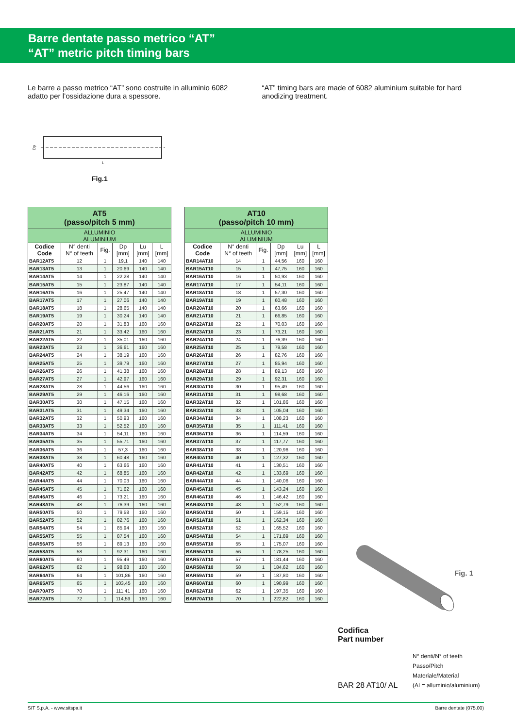Barre dentate passo metrico “AT”
“AT” metric pitch timing bars
Le barre a passo metrico “AT” sono costruite in alluminio 6082 adatto per l’ossidazione dura a spessore.
“AT” timing bars are made of 6082 aluminium suitable for hard anodizing treatment.
Dp
L
Fig.1
| AT5 (passo/pitch 5 mm) | | | | | |
| --- | --- | --- | --- | --- | --- |
| ALLUMINIO ALUMINIUM | | | | | |
| Codice Code | N° denti N° of teeth | Fig. | Dp [mm] | Lu [mm] | L [mm] |
| BAR12AT5 | 12 | 1 | 19,1 | 140 | 140 |
| BAR13AT5 | 13 | 1 | 20,69 | 140 | 140 |
| BAR14AT5 | 14 | 1 | 22,28 | 140 | 140 |
| BAR15AT5 | 15 | 1 | 23,87 | 140 | 140 |
| BAR16AT5 | 16 | 1 | 25,47 | 140 | 140 |
| BAR17AT5 | 17 | 1 | 27,06 | 140 | 140 |
| BAR18AT5 | 18 | 1 | 28,65 | 140 | 140 |
| BAR19AT5 | 19 | 1 | 30,24 | 140 | 140 |
| BAR20AT5 | 20 | 1 | 31,83 | 160 | 160 |
| BAR21AT5 | 21 | 1 | 33,42 | 160 | 160 |
| BAR22AT5 | 22 | 1 | 35,01 | 160 | 160 |
| BAR23AT5 | 23 | 1 | 36,61 | 160 | 160 |
| BAR24AT5 | 24 | 1 | 38,19 | 160 | 160 |
| BAR25AT5 | 25 | 1 | 39,79 | 160 | 160 |
| BAR26AT5 | 26 | 1 | 41,38 | 160 | 160 |
| BAR27AT5 | 27 | 1 | 42,97 | 160 | 160 |
| BAR28AT5 | 28 | 1 | 44,56 | 160 | 160 |
| BAR29AT5 | 29 | 1 | 46,16 | 160 | 160 |
| BAR30AT5 | 30 | 1 | 47,15 | 160 | 160 |
| BAR31AT5 | 31 | 1 | 49,34 | 160 | 160 |
| BAR32AT5 | 32 | 1 | 50,93 | 160 | 160 |
| BAR33AT5 | 33 | 1 | 52,52 | 160 | 160 |
| BAR34AT5 | 34 | 1 | 54,11 | 160 | 160 |
| BAR35AT5 | 35 | 1 | 55,71 | 160 | 160 |
| BAR36AT5 | 36 | 1 | 57,3 | 160 | 160 |
| BAR38AT5 | 38 | 1 | 60,48 | 160 | 160 |
| BAR40AT5 | 40 | 1 | 63,66 | 160 | 160 |
| BAR42AT5 | 42 | 1 | 68,85 | 160 | 160 |
| BAR44AT5 | 44 | 1 | 70,03 | 160 | 160 |
| BAR45AT5 | 45 | 1 | 71,62 | 160 | 160 |
| BAR46AT5 | 46 | 1 | 73,21 | 160 | 160 |
| BAR48AT5 | 48 | 1 | 76,39 | 160 | 160 |
| BAR50AT5 | 50 | 1 | 79,58 | 160 | 160 |
| BAR52AT5 | 52 | 1 | 82,76 | 160 | 160 |
| BAR54AT5 | 54 | 1 | 85,94 | 160 | 160 |
| BAR55AT5 | 55 | 1 | 87,54 | 160 | 160 |
| BAR56AT5 | 56 | 1 | 89,13 | 160 | 160 |
| BAR58AT5 | 58 | 1 | 92,31 | 160 | 160 |
| BAR60AT5 | 60 | 1 | 95,49 | 160 | 160 |
| BAR62AT5 | 62 | 1 | 98,68 | 160 | 160 |
| BAR64AT5 | 64 | 1 | 101,86 | 160 | 160 |
| BAR65AT5 | 65 | 1 | 103,45 | 160 | 160 |
| BAR70AT5 | 70 | 1 | 111,41 | 160 | 160 |
| BAR72AT5 | 72 | 1 | 114,59 | 160 | 160 |
| AT10 (passo/pitch 10 mm) | | | | | |
| --- | --- | --- | --- | --- | --- |
| ALLUMINIO ALUMINIUM | | | | | |
| Codice Code | N° denti N° of teeth | Fig. | Dp [mm] | Lu [mm] | L [mm] |
| BAR14AT10 | 14 | 1 | 44,56 | 160 | 160 |
| BAR15AT10 | 15 | 1 | 47,75 | 160 | 160 |
| BAR16AT10 | 16 | 1 | 50,93 | 160 | 160 |
| BAR17AT10 | 17 | 1 | 54,11 | 160 | 160 |
| BAR18AT10 | 18 | 1 | 57,30 | 160 | 160 |
| BAR19AT10 | 19 | 1 | 60,48 | 160 | 160 |
| BAR20AT10 | 20 | 1 | 63,66 | 160 | 160 |
| BAR21AT10 | 21 | 1 | 66,85 | 160 | 160 |
| BAR22AT10 | 22 | 1 | 70,03 | 160 | 160 |
| BAR23AT10 | 23 | 1 | 73,21 | 160 | 160 |
| BAR24AT10 | 24 | 1 | 76,39 | 160 | 160 |
| BAR25AT10 | 25 | 1 | 79,58 | 160 | 160 |
| BAR26AT10 | 26 | 1 | 82,76 | 160 | 160 |
| BAR27AT10 | 27 | 1 | 85,94 | 160 | 160 |
| BAR28AT10 | 28 | 1 | 89,13 | 160 | 160 |
| BAR29AT10 | 29 | 1 | 92,31 | 160 | 160 |
| BAR30AT10 | 30 | 1 | 95,49 | 160 | 160 |
| BAR31AT10 | 31 | 1 | 98,68 | 160 | 160 |
| BAR32AT10 | 32 | 1 | 101,86 | 160 | 160 |
| BAR33AT10 | 33 | 1 | 105,04 | 160 | 160 |
| BAR34AT10 | 34 | 1 | 108,23 | 160 | 160 |
| BAR35AT10 | 35 | 1 | 111,41 | 160 | 160 |
| BAR36AT10 | 36 | 1 | 114,59 | 160 | 160 |
| BAR37AT10 | 37 | 1 | 117,77 | 160 | 160 |
| BAR38AT10 | 38 | 1 | 120,96 | 160 | 160 |
| BAR40AT10 | 40 | 1 | 127,32 | 160 | 160 |
| BAR41AT10 | 41 | 1 | 130,51 | 160 | 160 |
| BAR42AT10 | 42 | 1 | 133,69 | 160 | 160 |
| BAR44AT10 | 44 | 1 | 140,06 | 160 | 160 |
| BAR45AT10 | 45 | 1 | 143,24 | 160 | 160 |
| BAR46AT10 | 46 | 1 | 146,42 | 160 | 160 |
| BAR48AT10 | 48 | 1 | 152,79 | 160 | 160 |
| BAR50AT10 | 50 | 1 | 159,15 | 160 | 160 |
| BAR51AT10 | 51 | 1 | 162,34 | 160 | 160 |
| BAR52AT10 | 52 | 1 | 165,52 | 160 | 160 |
| BAR54AT10 | 54 | 1 | 171,89 | 160 | 160 |
| BAR55AT10 | 55 | 1 | 175,07 | 160 | 160 |
| BAR56AT10 | 56 | 1 | 178,25 | 160 | 160 |
| BAR57AT10 | 57 | 1 | 181,44 | 160 | 160 |
| BAR58AT10 | 58 | 1 | 184,62 | 160 | 160 |
| BAR59AT10 | 59 | 1 | 187,80 | 160 | 160 |
| BAR60AT10 | 60 | 1 | 190,99 | 160 | 160 |
| BAR62AT10 | 62 | 1 | 197,35 | 160 | 160 |
| BAR70AT10 | 70 | 1 | 222,82 | 160 | 160 |
Fig. 1
Codifica
Part number
BAR 28 AT10/ AL
N° denti/N° of teeth
Passo/Pitch
Materiale/Material
(AL= alluminio/aluminium)
SIT S.p.A. - www.sitspa.it Barre dentate (075.00)